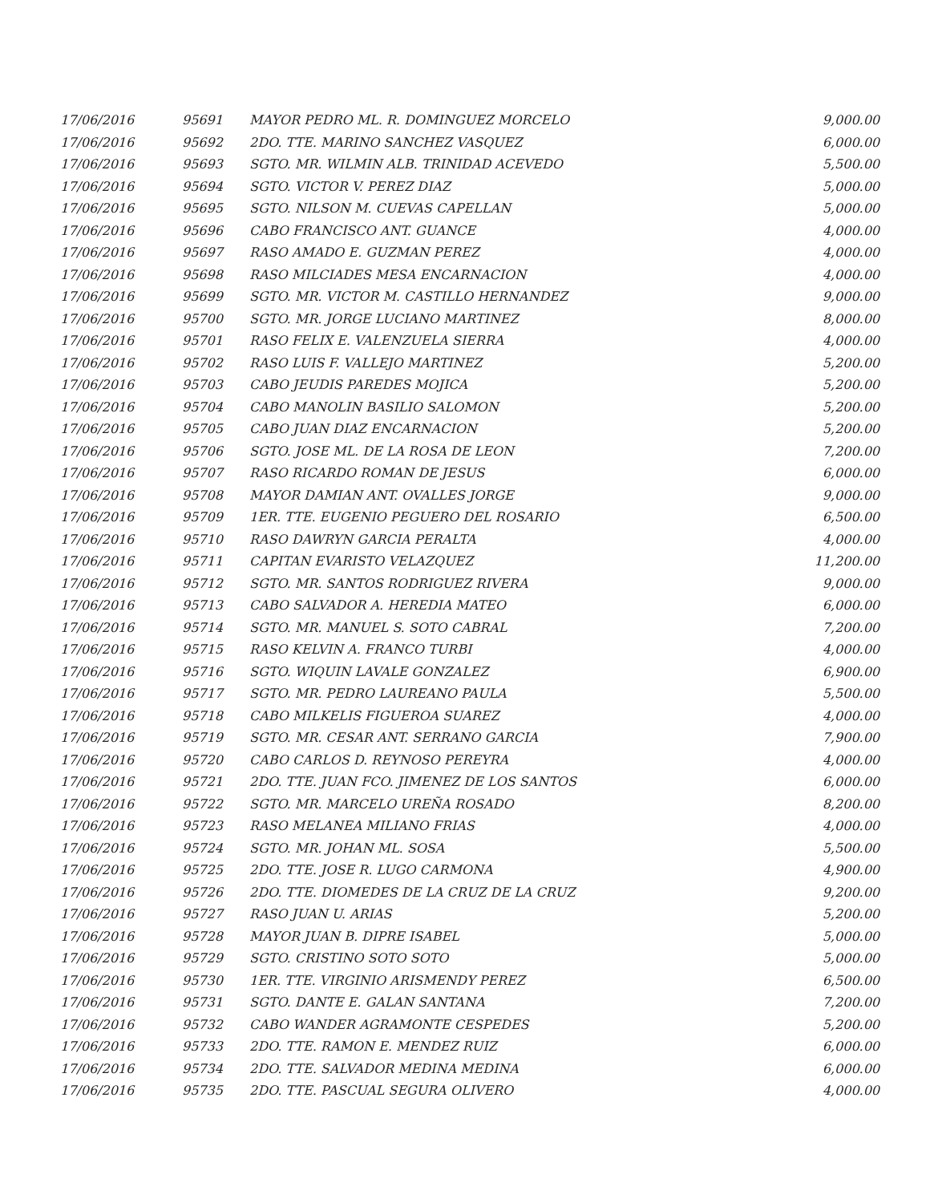| 17/06/2016 | 95691 | MAYOR PEDRO ML. R. DOMINGUEZ MORCELO | 9,000.00 |
| 17/06/2016 | 95692 | 2DO. TTE. MARINO SANCHEZ VASQUEZ | 6,000.00 |
| 17/06/2016 | 95693 | SGTO. MR. WILMIN ALB. TRINIDAD ACEVEDO | 5,500.00 |
| 17/06/2016 | 95694 | SGTO. VICTOR V. PEREZ DIAZ | 5,000.00 |
| 17/06/2016 | 95695 | SGTO. NILSON M. CUEVAS CAPELLAN | 5,000.00 |
| 17/06/2016 | 95696 | CABO FRANCISCO ANT. GUANCE | 4,000.00 |
| 17/06/2016 | 95697 | RASO AMADO E. GUZMAN PEREZ | 4,000.00 |
| 17/06/2016 | 95698 | RASO MILCIADES MESA ENCARNACION | 4,000.00 |
| 17/06/2016 | 95699 | SGTO. MR. VICTOR M. CASTILLO HERNANDEZ | 9,000.00 |
| 17/06/2016 | 95700 | SGTO. MR. JORGE LUCIANO MARTINEZ | 8,000.00 |
| 17/06/2016 | 95701 | RASO FELIX E. VALENZUELA SIERRA | 4,000.00 |
| 17/06/2016 | 95702 | RASO LUIS F. VALLEJO MARTINEZ | 5,200.00 |
| 17/06/2016 | 95703 | CABO JEUDIS PAREDES MOJICA | 5,200.00 |
| 17/06/2016 | 95704 | CABO MANOLIN BASILIO SALOMON | 5,200.00 |
| 17/06/2016 | 95705 | CABO JUAN DIAZ ENCARNACION | 5,200.00 |
| 17/06/2016 | 95706 | SGTO. JOSE ML. DE LA ROSA DE LEON | 7,200.00 |
| 17/06/2016 | 95707 | RASO RICARDO ROMAN DE JESUS | 6,000.00 |
| 17/06/2016 | 95708 | MAYOR DAMIAN ANT. OVALLES JORGE | 9,000.00 |
| 17/06/2016 | 95709 | 1ER. TTE. EUGENIO PEGUERO DEL ROSARIO | 6,500.00 |
| 17/06/2016 | 95710 | RASO DAWRYN GARCIA PERALTA | 4,000.00 |
| 17/06/2016 | 95711 | CAPITAN EVARISTO VELAZQUEZ | 11,200.00 |
| 17/06/2016 | 95712 | SGTO. MR. SANTOS RODRIGUEZ RIVERA | 9,000.00 |
| 17/06/2016 | 95713 | CABO SALVADOR A. HEREDIA MATEO | 6,000.00 |
| 17/06/2016 | 95714 | SGTO. MR. MANUEL S. SOTO CABRAL | 7,200.00 |
| 17/06/2016 | 95715 | RASO KELVIN A. FRANCO TURBI | 4,000.00 |
| 17/06/2016 | 95716 | SGTO. WIQUIN LAVALE GONZALEZ | 6,900.00 |
| 17/06/2016 | 95717 | SGTO. MR. PEDRO LAUREANO PAULA | 5,500.00 |
| 17/06/2016 | 95718 | CABO MILKELIS FIGUEROA SUAREZ | 4,000.00 |
| 17/06/2016 | 95719 | SGTO. MR. CESAR ANT. SERRANO GARCIA | 7,900.00 |
| 17/06/2016 | 95720 | CABO CARLOS D. REYNOSO PEREYRA | 4,000.00 |
| 17/06/2016 | 95721 | 2DO. TTE. JUAN FCO. JIMENEZ DE LOS SANTOS | 6,000.00 |
| 17/06/2016 | 95722 | SGTO. MR. MARCELO UREÑA ROSADO | 8,200.00 |
| 17/06/2016 | 95723 | RASO MELANEA MILIANO FRIAS | 4,000.00 |
| 17/06/2016 | 95724 | SGTO. MR. JOHAN ML. SOSA | 5,500.00 |
| 17/06/2016 | 95725 | 2DO. TTE. JOSE R. LUGO CARMONA | 4,900.00 |
| 17/06/2016 | 95726 | 2DO. TTE. DIOMEDES DE LA CRUZ DE LA CRUZ | 9,200.00 |
| 17/06/2016 | 95727 | RASO JUAN U. ARIAS | 5,200.00 |
| 17/06/2016 | 95728 | MAYOR JUAN B. DIPRE ISABEL | 5,000.00 |
| 17/06/2016 | 95729 | SGTO. CRISTINO SOTO SOTO | 5,000.00 |
| 17/06/2016 | 95730 | 1ER. TTE. VIRGINIO ARISMENDY PEREZ | 6,500.00 |
| 17/06/2016 | 95731 | SGTO. DANTE E. GALAN SANTANA | 7,200.00 |
| 17/06/2016 | 95732 | CABO WANDER AGRAMONTE CESPEDES | 5,200.00 |
| 17/06/2016 | 95733 | 2DO. TTE. RAMON E. MENDEZ RUIZ | 6,000.00 |
| 17/06/2016 | 95734 | 2DO. TTE. SALVADOR MEDINA MEDINA | 6,000.00 |
| 17/06/2016 | 95735 | 2DO. TTE. PASCUAL SEGURA OLIVERO | 4,000.00 |